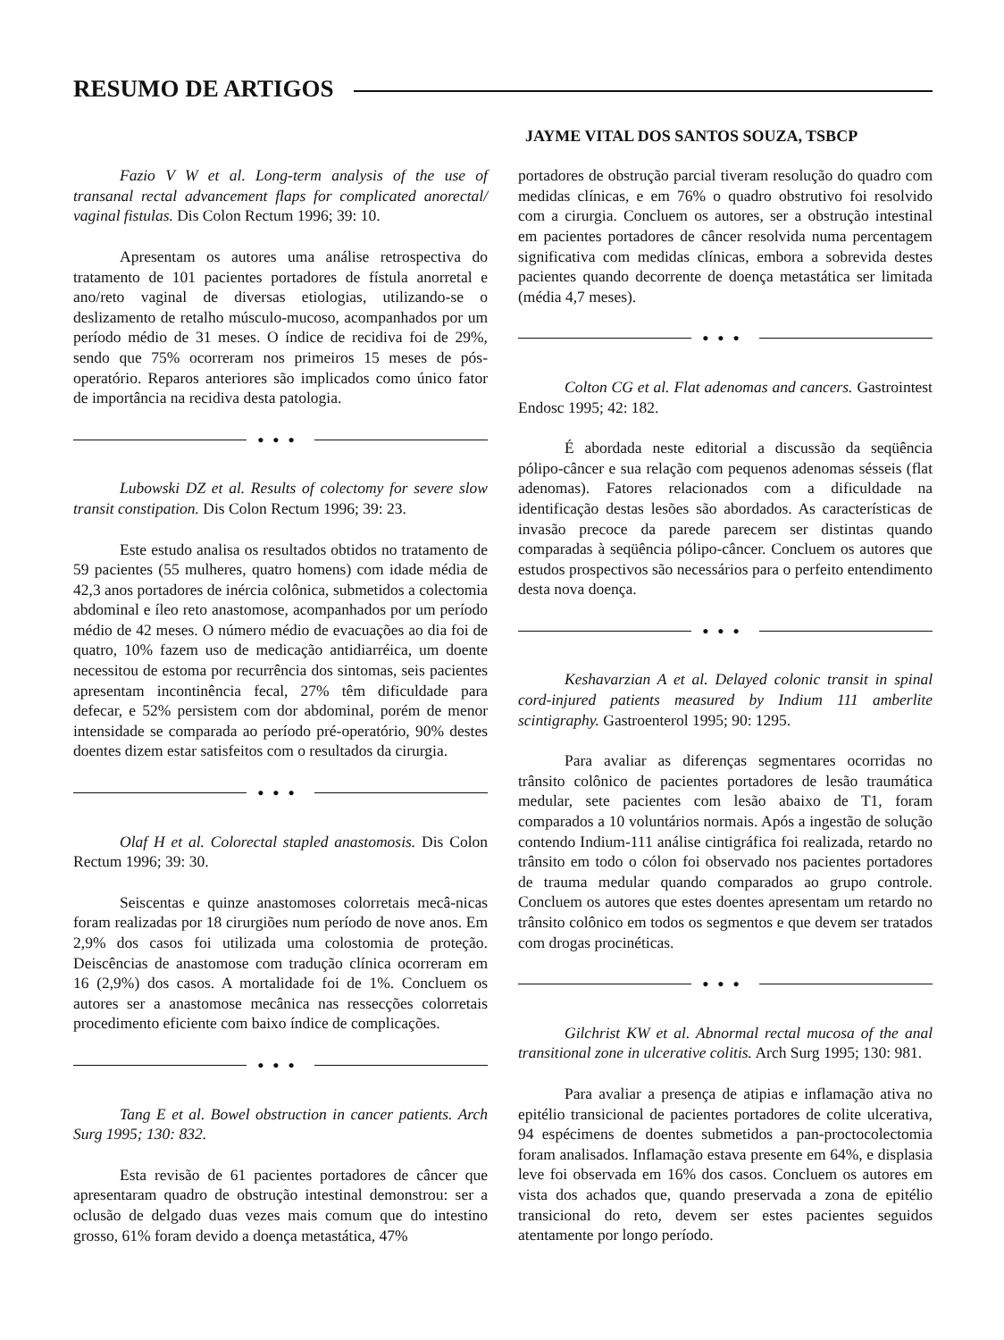RESUMO DE ARTIGOS
JAYME VITAL DOS SANTOS SOUZA, TSBCP
Fazio V W et al. Long-term analysis of the use of transanal rectal advancement flaps for complicated anorectal/ vaginal fistulas. Dis Colon Rectum 1996; 39: 10.
Apresentam os autores uma análise retrospectiva do tratamento de 101 pacientes portadores de fístula anorretal e ano/reto vaginal de diversas etiologias, utilizando-se o deslizamento de retalho músculo-mucoso, acompanhados por um período médio de 31 meses. O índice de recidiva foi de 29%, sendo que 75% ocorreram nos primeiros 15 meses de pós-operatório. Reparos anteriores são implicados como único fator de importância na recidiva desta patologia.
●●●
Lubowski DZ et al. Results of colectomy for severe slow transit constipation. Dis Colon Rectum 1996; 39: 23.
Este estudo analisa os resultados obtidos no tratamento de 59 pacientes (55 mulheres, quatro homens) com idade média de 42,3 anos portadores de inércia colônica, submetidos a colectomia abdominal e íleo reto anastomose, acompanhados por um período médio de 42 meses. O número médio de evacuações ao dia foi de quatro, 10% fazem uso de medicação antidiarréica, um doente necessitou de estoma por recurrência dos sintomas, seis pacientes apresentam incontinência fecal, 27% têm dificuldade para defecar, e 52% persistem com dor abdominal, porém de menor intensidade se comparada ao período pré-operatório, 90% destes doentes dizem estar satisfeitos com o resultados da cirurgia.
●●●
Olaf H et al. Colorectal stapled anastomosis. Dis Colon Rectum 1996; 39: 30.
Seiscentas e quinze anastomoses colorretais mecâ-nicas foram realizadas por 18 cirurgiões num período de nove anos. Em 2,9% dos casos foi utilizada uma colostomia de proteção. Deiscências de anastomose com tradução clínica ocorreram em 16 (2,9%) dos casos. A mortalidade foi de 1%. Concluem os autores ser a anastomose mecânica nas ressecções colorretais procedimento eficiente com baixo índice de complicações.
●●●
Tang E et al. Bowel obstruction in cancer patients. Arch Surg 1995; 130: 832.
Esta revisão de 61 pacientes portadores de câncer que apresentaram quadro de obstrução intestinal demonstrou: ser a oclusão de delgado duas vezes mais comum que do intestino grosso, 61% foram devido a doença metastática, 47%
portadores de obstrução parcial tiveram resolução do quadro com medidas clínicas, e em 76% o quadro obstrutivo foi resolvido com a cirurgia. Concluem os autores, ser a obstrução intestinal em pacientes portadores de câncer resolvida numa percentagem significativa com medidas clínicas, embora a sobrevida destes pacientes quando decorrente de doença metastática ser limitada (média 4,7 meses).
●●●
Colton CG et al. Flat adenomas and cancers. Gastrointest Endosc 1995; 42: 182.
É abordada neste editorial a discussão da seqüência pólipo-câncer e sua relação com pequenos adenomas sésseis (flat adenomas). Fatores relacionados com a dificuldade na identificação destas lesões são abordados. As características de invasão precoce da parede parecem ser distintas quando comparadas à seqüência pólipo-câncer. Concluem os autores que estudos prospectivos são necessários para o perfeito entendimento desta nova doença.
●●●
Keshavarzian A et al. Delayed colonic transit in spinal cord-injured patients measured by Indium 111 amberlite scintigraphy. Gastroenterol 1995; 90: 1295.
Para avaliar as diferenças segmentares ocorridas no trânsito colônico de pacientes portadores de lesão traumática medular, sete pacientes com lesão abaixo de T1, foram comparados a 10 voluntários normais. Após a ingestão de solução contendo Indium-111 análise cintigráfica foi realizada, retardo no trânsito em todo o cólon foi observado nos pacientes portadores de trauma medular quando comparados ao grupo controle. Concluem os autores que estes doentes apresentam um retardo no trânsito colônico em todos os segmentos e que devem ser tratados com drogas procinéticas.
●●●
Gilchrist KW et al. Abnormal rectal mucosa of the anal transitional zone in ulcerative colitis. Arch Surg 1995; 130: 981.
Para avaliar a presença de atipias e inflamação ativa no epitélio transicional de pacientes portadores de colite ulcerativa, 94 espécimens de doentes submetidos a pan-proctocolectomia foram analisados. Inflamação estava presente em 64%, e displasia leve foi observada em 16% dos casos. Concluem os autores em vista dos achados que, quando preservada a zona de epitélio transicional do reto, devem ser estes pacientes seguidos atentamente por longo período.